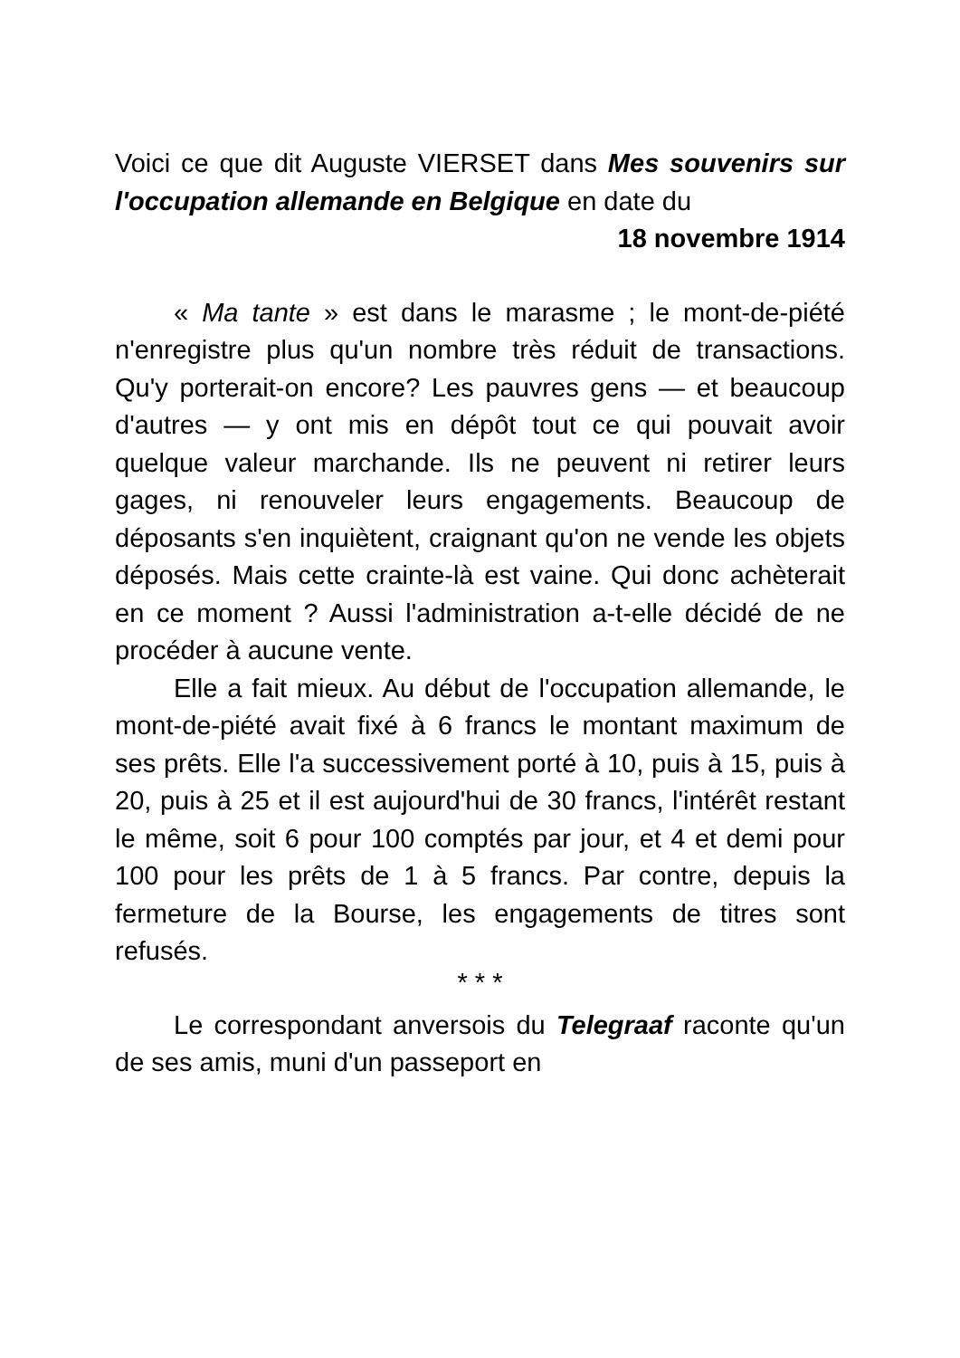Voici ce que dit Auguste VIERSET dans Mes souvenirs sur l'occupation allemande en Belgique en date du
18 novembre 1914
« Ma tante » est dans le marasme ; le mont-de-piété n'enregistre plus qu'un nombre très réduit de transactions. Qu'y porterait-on encore? Les pauvres gens — et beaucoup d'autres — y ont mis en dépôt tout ce qui pouvait avoir quelque valeur marchande. Ils ne peuvent ni retirer leurs gages, ni renouveler leurs engagements. Beaucoup de déposants s'en inquiètent, craignant qu'on ne vende les objets déposés. Mais cette crainte-là est vaine. Qui donc achèterait en ce moment ? Aussi l'administration a-t-elle décidé de ne procéder à aucune vente.
Elle a fait mieux. Au début de l'occupation allemande, le mont-de-piété avait fixé à 6 francs le montant maximum de ses prêts. Elle l'a successivement porté à 10, puis à 15, puis à 20, puis à 25 et il est aujourd'hui de 30 francs, l'intérêt restant le même, soit 6 pour 100 comptés par jour, et 4 et demi pour 100 pour les prêts de 1 à 5 francs. Par contre, depuis la fermeture de la Bourse, les engagements de titres sont refusés.
* * *
Le correspondant anversois du Telegraaf raconte qu'un de ses amis, muni d'un passeport en